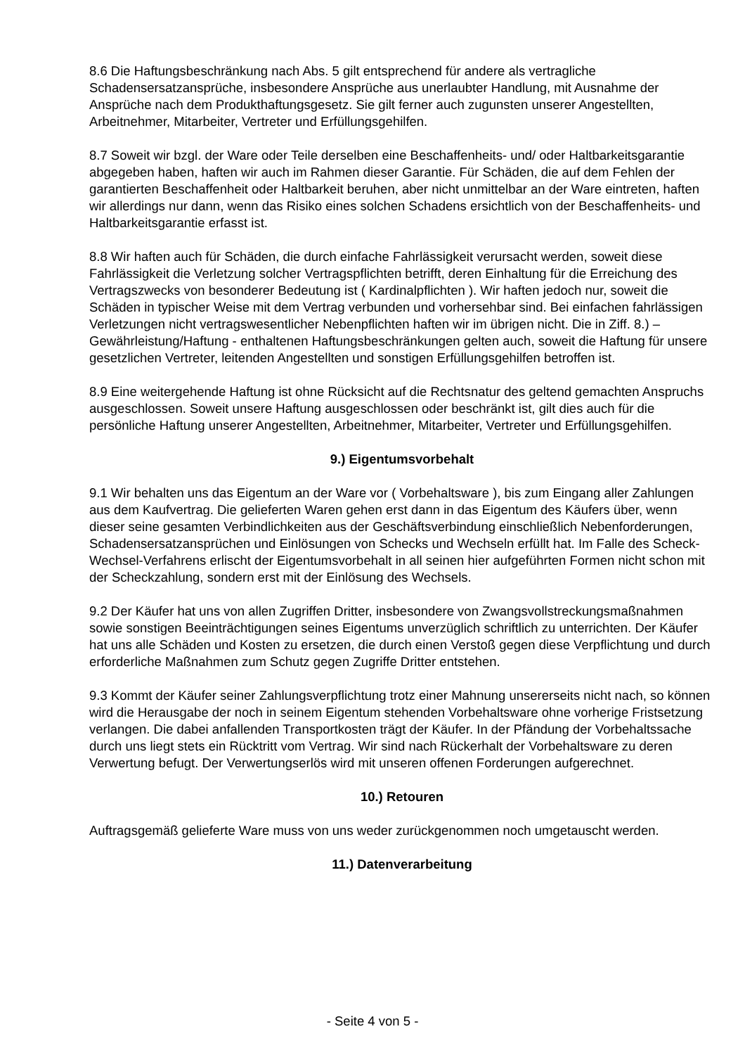8.6 Die Haftungsbeschränkung nach Abs. 5 gilt entsprechend für andere als vertragliche Schadensersatzansprüche, insbesondere Ansprüche aus unerlaubter Handlung, mit Ausnahme der Ansprüche nach dem Produkthaftungsgesetz. Sie gilt ferner auch zugunsten unserer Angestellten, Arbeitnehmer, Mitarbeiter, Vertreter und Erfüllungsgehilfen.
8.7 Soweit wir bzgl. der Ware oder Teile derselben eine Beschaffenheits- und/ oder Haltbarkeitsgarantie abgegeben haben, haften wir auch im Rahmen dieser Garantie. Für Schäden, die auf dem Fehlen der garantierten Beschaffenheit oder Haltbarkeit beruhen, aber nicht unmittelbar an der Ware eintreten, haften wir allerdings nur dann, wenn das Risiko eines solchen Schadens ersichtlich von der Beschaffenheits- und Haltbarkeitsgarantie erfasst ist.
8.8 Wir haften auch für Schäden, die durch einfache Fahrlässigkeit verursacht werden, soweit diese Fahrlässigkeit die Verletzung solcher Vertragspflichten betrifft, deren Einhaltung für die Erreichung des Vertragszwecks von besonderer Bedeutung ist ( Kardinalpflichten ). Wir haften jedoch nur, soweit die Schäden in typischer Weise mit dem Vertrag verbunden und vorhersehbar sind. Bei einfachen fahrlässigen Verletzungen nicht vertragswesentlicher Nebenpflichten haften wir im übrigen nicht. Die in Ziff. 8.) – Gewährleistung/Haftung - enthaltenen Haftungsbeschränkungen gelten auch, soweit die Haftung für unsere gesetzlichen Vertreter, leitenden Angestellten und sonstigen Erfüllungsgehilfen betroffen ist.
8.9 Eine weitergehende Haftung ist ohne Rücksicht auf die Rechtsnatur des geltend gemachten Anspruchs ausgeschlossen. Soweit unsere Haftung ausgeschlossen oder beschränkt ist, gilt dies auch für die persönliche Haftung unserer Angestellten, Arbeitnehmer, Mitarbeiter, Vertreter und Erfüllungsgehilfen.
9.) Eigentumsvorbehalt
9.1 Wir behalten uns das Eigentum an der Ware vor ( Vorbehaltsware ), bis zum Eingang aller Zahlungen aus dem Kaufvertrag. Die gelieferten Waren gehen erst dann in das Eigentum des Käufers über, wenn dieser seine gesamten Verbindlichkeiten aus der Geschäftsverbindung einschließlich Nebenforderungen, Schadensersatzansprüchen und Einlösungen von Schecks und Wechseln erfüllt hat. Im Falle des Scheck-Wechsel-Verfahrens erlischt der Eigentumsvorbehalt in all seinen hier aufgeführten Formen nicht schon mit der Scheckzahlung, sondern erst mit der Einlösung des Wechsels.
9.2 Der Käufer hat uns von allen Zugriffen Dritter, insbesondere von Zwangsvollstreckungsmaßnahmen sowie sonstigen Beeinträchtigungen seines Eigentums unverzüglich schriftlich zu unterrichten. Der Käufer hat uns alle Schäden und Kosten zu ersetzen, die durch einen Verstoß gegen diese Verpflichtung und durch erforderliche Maßnahmen zum Schutz gegen Zugriffe Dritter entstehen.
9.3 Kommt der Käufer seiner Zahlungsverpflichtung trotz einer Mahnung unsererseits nicht nach, so können wird die Herausgabe der noch in seinem Eigentum stehenden Vorbehaltsware ohne vorherige Fristsetzung verlangen. Die dabei anfallenden Transportkosten trägt der Käufer. In der Pfändung der Vorbehaltssache durch uns liegt stets ein Rücktritt vom Vertrag. Wir sind nach Rückerhalt der Vorbehaltsware zu deren Verwertung befugt. Der Verwertungserlös wird mit unseren offenen Forderungen aufgerechnet.
10.) Retouren
Auftragsgemäß gelieferte Ware muss von uns weder zurückgenommen noch umgetauscht werden.
11.) Datenverarbeitung
- Seite 4 von 5 -